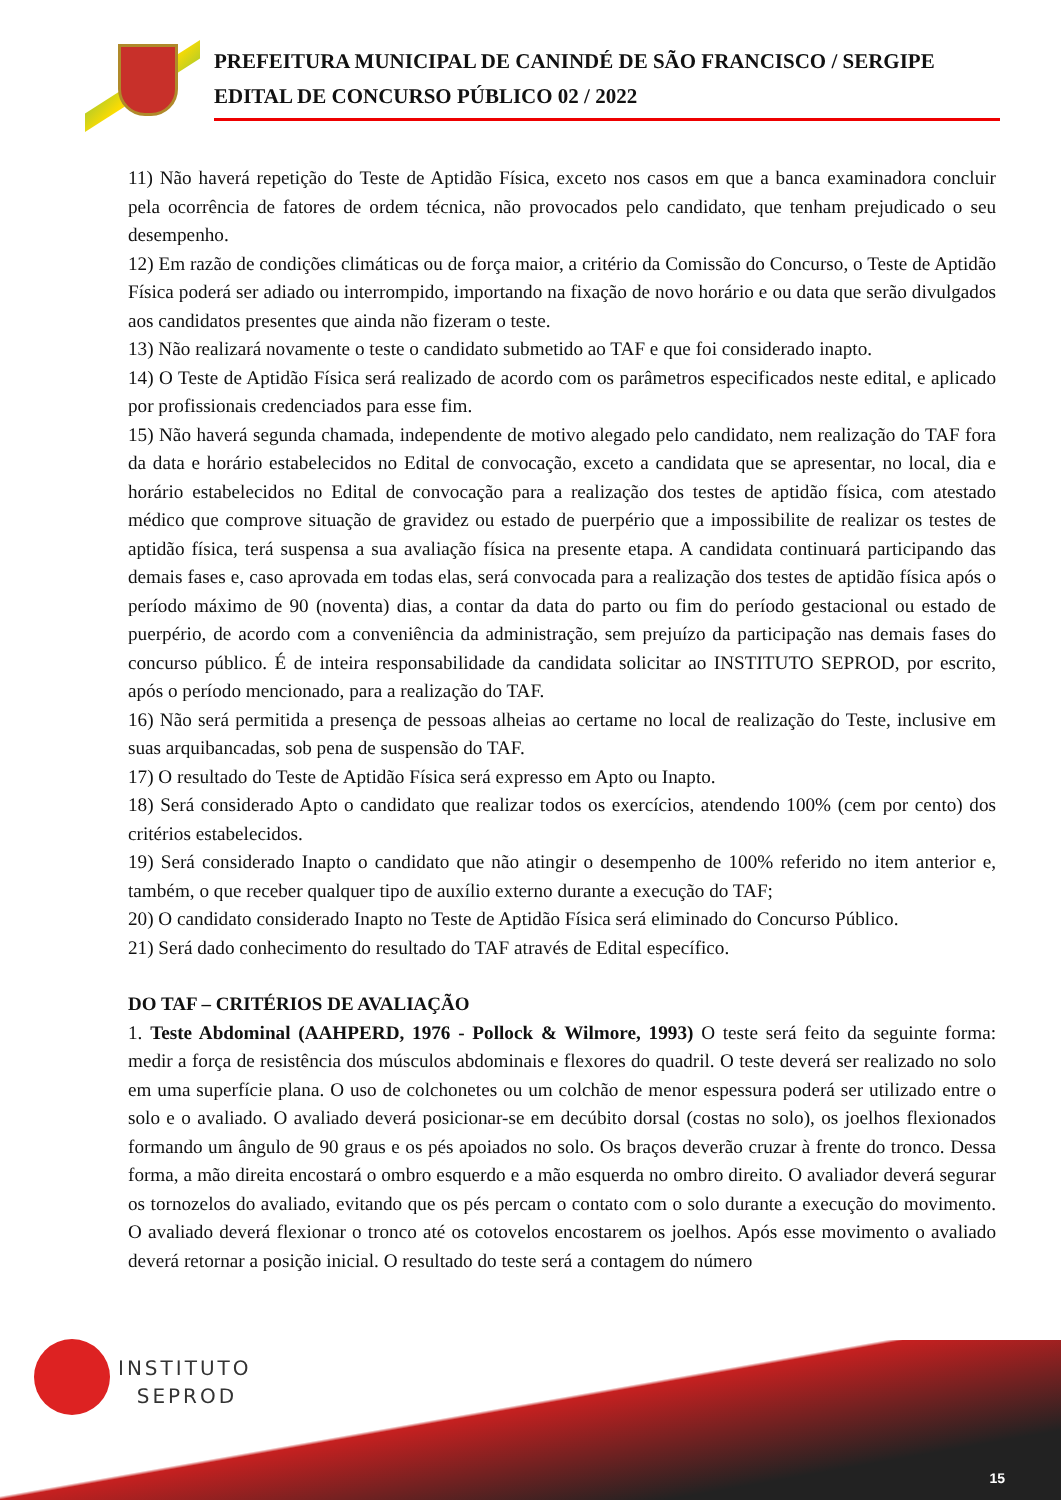PREFEITURA MUNICIPAL DE CANINDÉ DE SÃO FRANCISCO / SERGIPE
EDITAL DE CONCURSO PÚBLICO 02 / 2022
11) Não haverá repetição do Teste de Aptidão Física, exceto nos casos em que a banca examinadora concluir pela ocorrência de fatores de ordem técnica, não provocados pelo candidato, que tenham prejudicado o seu desempenho.
12) Em razão de condições climáticas ou de força maior, a critério da Comissão do Concurso, o Teste de Aptidão Física poderá ser adiado ou interrompido, importando na fixação de novo horário e ou data que serão divulgados aos candidatos presentes que ainda não fizeram o teste.
13) Não realizará novamente o teste o candidato submetido ao TAF e que foi considerado inapto.
14) O Teste de Aptidão Física será realizado de acordo com os parâmetros especificados neste edital, e aplicado por profissionais credenciados para esse fim.
15) Não haverá segunda chamada, independente de motivo alegado pelo candidato, nem realização do TAF fora da data e horário estabelecidos no Edital de convocação, exceto a candidata que se apresentar, no local, dia e horário estabelecidos no Edital de convocação para a realização dos testes de aptidão física, com atestado médico que comprove situação de gravidez ou estado de puerpério que a impossibilite de realizar os testes de aptidão física, terá suspensa a sua avaliação física na presente etapa. A candidata continuará participando das demais fases e, caso aprovada em todas elas, será convocada para a realização dos testes de aptidão física após o período máximo de 90 (noventa) dias, a contar da data do parto ou fim do período gestacional ou estado de puerpério, de acordo com a conveniência da administração, sem prejuízo da participação nas demais fases do concurso público. É de inteira responsabilidade da candidata solicitar ao INSTITUTO SEPROD, por escrito, após o período mencionado, para a realização do TAF.
16) Não será permitida a presença de pessoas alheias ao certame no local de realização do Teste, inclusive em suas arquibancadas, sob pena de suspensão do TAF.
17) O resultado do Teste de Aptidão Física será expresso em Apto ou Inapto.
18) Será considerado Apto o candidato que realizar todos os exercícios, atendendo 100% (cem por cento) dos critérios estabelecidos.
19) Será considerado Inapto o candidato que não atingir o desempenho de 100% referido no item anterior e, também, o que receber qualquer tipo de auxílio externo durante a execução do TAF;
20) O candidato considerado Inapto no Teste de Aptidão Física será eliminado do Concurso Público.
21) Será dado conhecimento do resultado do TAF através de Edital específico.
DO TAF – CRITÉRIOS DE AVALIAÇÃO
1. Teste Abdominal (AAHPERD, 1976 - Pollock & Wilmore, 1993) O teste será feito da seguinte forma: medir a força de resistência dos músculos abdominais e flexores do quadril. O teste deverá ser realizado no solo em uma superfície plana. O uso de colchonetes ou um colchão de menor espessura poderá ser utilizado entre o solo e o avaliado. O avaliado deverá posicionar-se em decúbito dorsal (costas no solo), os joelhos flexionados formando um ângulo de 90 graus e os pés apoiados no solo. Os braços deverão cruzar à frente do tronco. Dessa forma, a mão direita encostará o ombro esquerdo e a mão esquerda no ombro direito. O avaliador deverá segurar os tornozelos do avaliado, evitando que os pés percam o contato com o solo durante a execução do movimento. O avaliado deverá flexionar o tronco até os cotovelos encostarem os joelhos. Após esse movimento o avaliado deverá retornar a posição inicial. O resultado do teste será a contagem do número
INSTITUTO
SEPROD
15